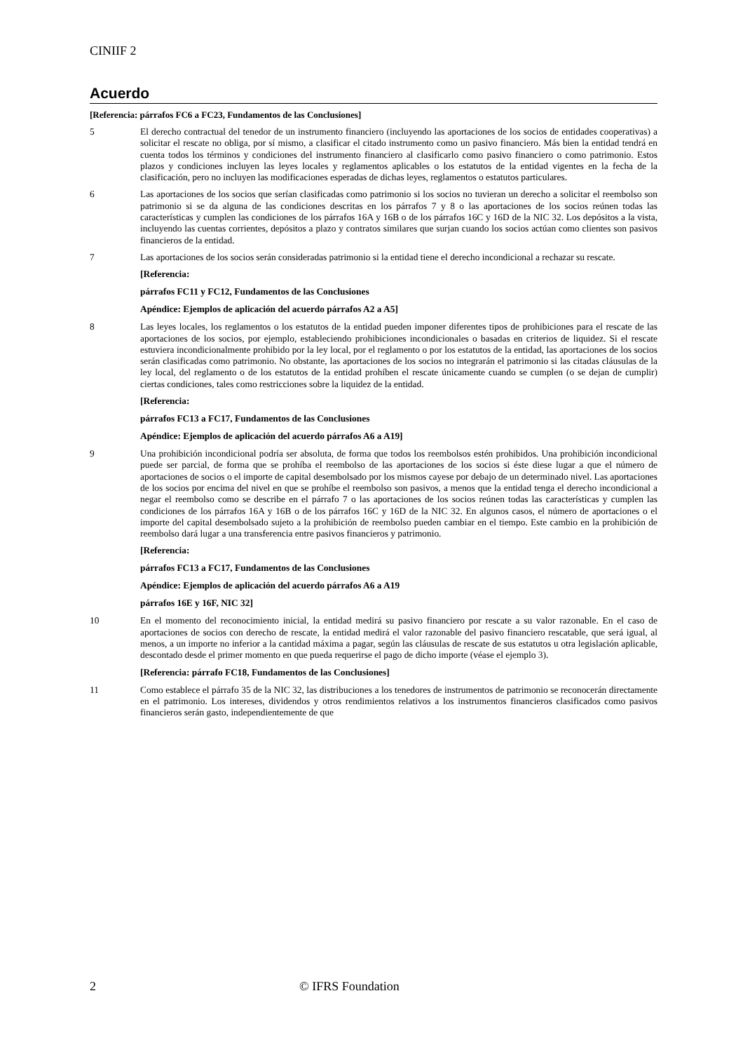CINIIF 2
Acuerdo
[Referencia: párrafos FC6 a FC23, Fundamentos de las Conclusiones]
5 El derecho contractual del tenedor de un instrumento financiero (incluyendo las aportaciones de los socios de entidades cooperativas) a solicitar el rescate no obliga, por sí mismo, a clasificar el citado instrumento como un pasivo financiero. Más bien la entidad tendrá en cuenta todos los términos y condiciones del instrumento financiero al clasificarlo como pasivo financiero o como patrimonio. Estos plazos y condiciones incluyen las leyes locales y reglamentos aplicables o los estatutos de la entidad vigentes en la fecha de la clasificación, pero no incluyen las modificaciones esperadas de dichas leyes, reglamentos o estatutos particulares.
6 Las aportaciones de los socios que serían clasificadas como patrimonio si los socios no tuvieran un derecho a solicitar el reembolso son patrimonio si se da alguna de las condiciones descritas en los párrafos 7 y 8 o las aportaciones de los socios reúnen todas las características y cumplen las condiciones de los párrafos 16A y 16B o de los párrafos 16C y 16D de la NIC 32. Los depósitos a la vista, incluyendo las cuentas corrientes, depósitos a plazo y contratos similares que surjan cuando los socios actúan como clientes son pasivos financieros de la entidad.
7 Las aportaciones de los socios serán consideradas patrimonio si la entidad tiene el derecho incondicional a rechazar su rescate.
[Referencia:
párrafos FC11 y FC12, Fundamentos de las Conclusiones
Apéndice: Ejemplos de aplicación del acuerdo párrafos A2 a A5]
8 Las leyes locales, los reglamentos o los estatutos de la entidad pueden imponer diferentes tipos de prohibiciones para el rescate de las aportaciones de los socios, por ejemplo, estableciendo prohibiciones incondicionales o basadas en criterios de liquidez. Si el rescate estuviera incondicionalmente prohibido por la ley local, por el reglamento o por los estatutos de la entidad, las aportaciones de los socios serán clasificadas como patrimonio. No obstante, las aportaciones de los socios no integrarán el patrimonio si las citadas cláusulas de la ley local, del reglamento o de los estatutos de la entidad prohíben el rescate únicamente cuando se cumplen (o se dejan de cumplir) ciertas condiciones, tales como restricciones sobre la liquidez de la entidad.
[Referencia:
párrafos FC13 a FC17, Fundamentos de las Conclusiones
Apéndice: Ejemplos de aplicación del acuerdo párrafos A6 a A19]
9 Una prohibición incondicional podría ser absoluta, de forma que todos los reembolsos estén prohibidos. Una prohibición incondicional puede ser parcial, de forma que se prohíba el reembolso de las aportaciones de los socios si éste diese lugar a que el número de aportaciones de socios o el importe de capital desembolsado por los mismos cayese por debajo de un determinado nivel. Las aportaciones de los socios por encima del nivel en que se prohíbe el reembolso son pasivos, a menos que la entidad tenga el derecho incondicional a negar el reembolso como se describe en el párrafo 7 o las aportaciones de los socios reúnen todas las características y cumplen las condiciones de los párrafos 16A y 16B o de los párrafos 16C y 16D de la NIC 32. En algunos casos, el número de aportaciones o el importe del capital desembolsado sujeto a la prohibición de reembolso pueden cambiar en el tiempo. Este cambio en la prohibición de reembolso dará lugar a una transferencia entre pasivos financieros y patrimonio.
[Referencia:
párrafos FC13 a FC17, Fundamentos de las Conclusiones
Apéndice: Ejemplos de aplicación del acuerdo párrafos A6 a A19
párrafos 16E y 16F, NIC 32]
10 En el momento del reconocimiento inicial, la entidad medirá su pasivo financiero por rescate a su valor razonable. En el caso de aportaciones de socios con derecho de rescate, la entidad medirá el valor razonable del pasivo financiero rescatable, que será igual, al menos, a un importe no inferior a la cantidad máxima a pagar, según las cláusulas de rescate de sus estatutos u otra legislación aplicable, descontado desde el primer momento en que pueda requerirse el pago de dicho importe (véase el ejemplo 3).
[Referencia: párrafo FC18, Fundamentos de las Conclusiones]
11 Como establece el párrafo 35 de la NIC 32, las distribuciones a los tenedores de instrumentos de patrimonio se reconocerán directamente en el patrimonio. Los intereses, dividendos y otros rendimientos relativos a los instrumentos financieros clasificados como pasivos financieros serán gasto, independientemente de que
2 © IFRS Foundation